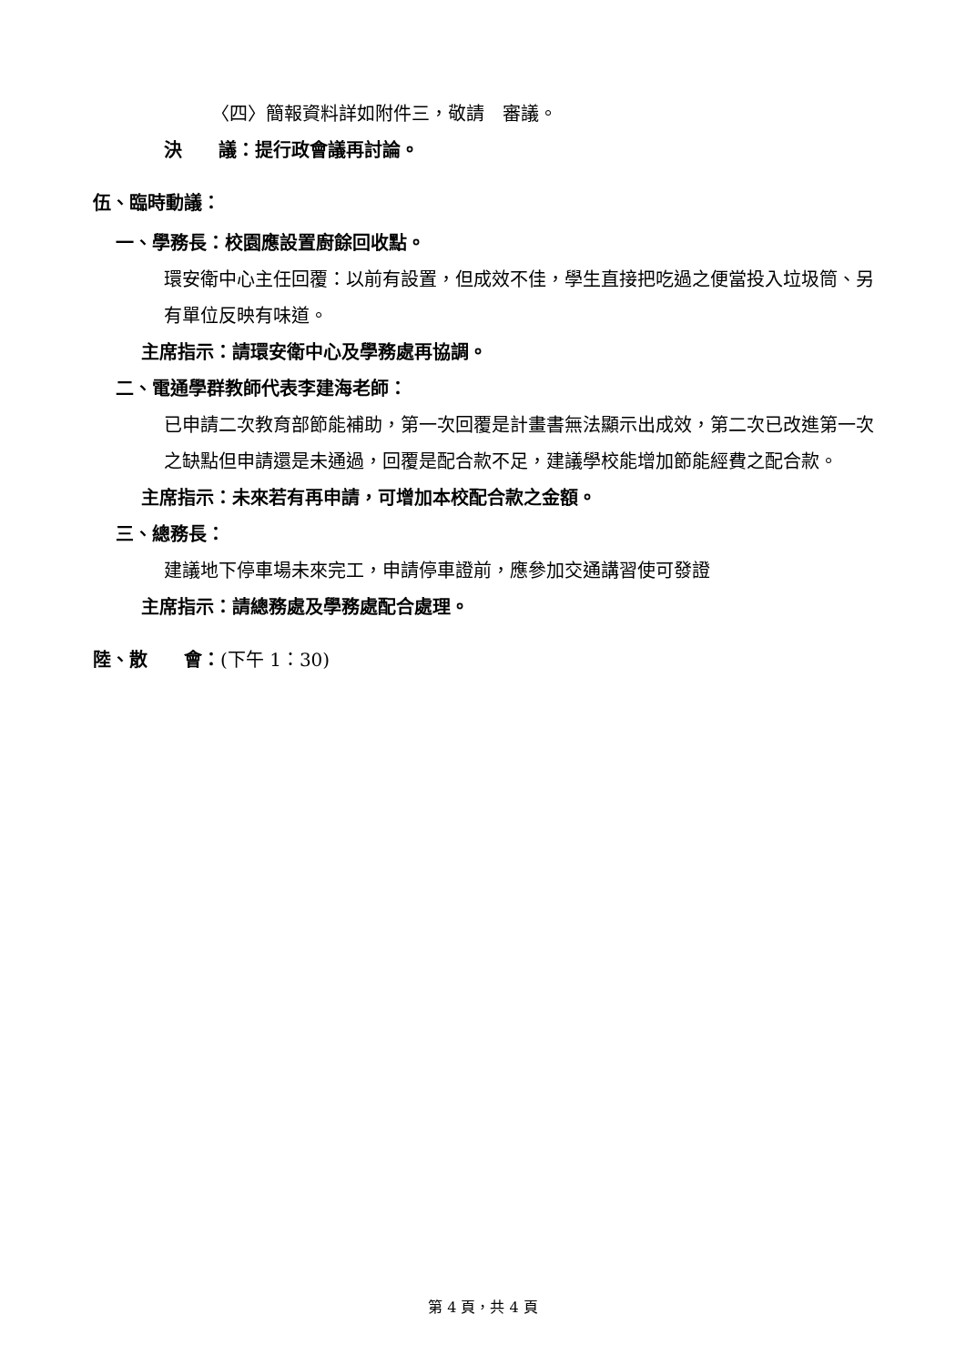〈四〉簡報資料詳如附件三，敬請　審議。
決　　議：提行政會議再討論。
伍、臨時動議：
一、學務長：校園應設置廚餘回收點。
環安衛中心主任回覆：以前有設置，但成效不佳，學生直接把吃過之便當投入垃圾筒、另有單位反映有味道。
主席指示：請環安衛中心及學務處再協調。
二、電通學群教師代表李建海老師：
已申請二次教育部節能補助，第一次回覆是計畫書無法顯示出成效，第二次已改進第一次之缺點但申請還是未通過，回覆是配合款不足，建議學校能增加節能經費之配合款。
主席指示：未來若有再申請，可增加本校配合款之金額。
三、總務長：
建議地下停車場未來完工，申請停車證前，應參加交通講習使可發證
主席指示：請總務處及學務處配合處理。
陸、散　　會：(下午 1：30)
第 4 頁，共 4 頁